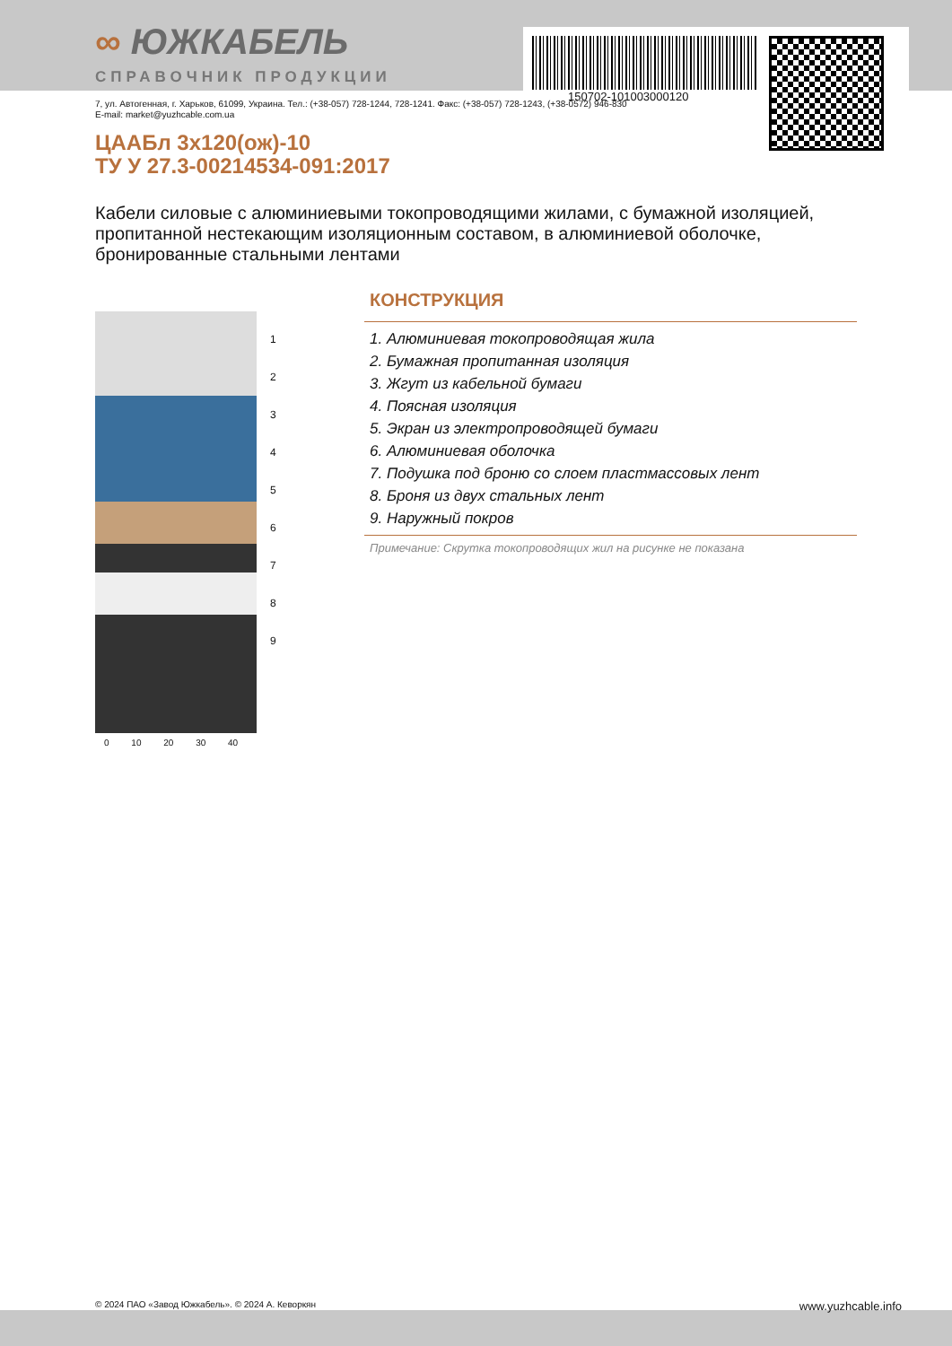150702-101003000120
∞ ЮЖКАБЕЛЬ
СПРАВОЧНИК ПРОДУКЦИИ
7, ул. Автогенная, г. Харьков, 61099, Украина. Тел.: (+38-057) 728-1244, 728-1241. Факс: (+38-057) 728-1243, (+38-0572) 946-830
E-mail: market@yuzhcable.com.ua
ЦААБл 3х120(ож)-10
ТУ У 27.3-00214534-091:2017
Кабели силовые с алюминиевыми токопроводящими жилами, с бумажной изоляцией, пропитанной нестекающим изоляционным составом, в алюминиевой оболочке, бронированные стальными лентами
1
2
3
4
5
6
7
8
9
0 10 20 30 40
КОНСТРУКЦИЯ
1. Алюминиевая токопроводящая жила
2. Бумажная пропитанная изоляция
3. Жгут из кабельной бумаги
4. Поясная изоляция
5. Экран из электропроводящей бумаги
6. Алюминиевая оболочка
7. Подушка под броню со слоем пластмассовых лент
8. Броня из двух стальных лент
9. Наружный покров
Примечание: Скрутка токопроводящих жил на рисунке не показана
© 2024 ПАО «Завод Южкабель». © 2024 А. Кеворкян www.yuzhcable.info